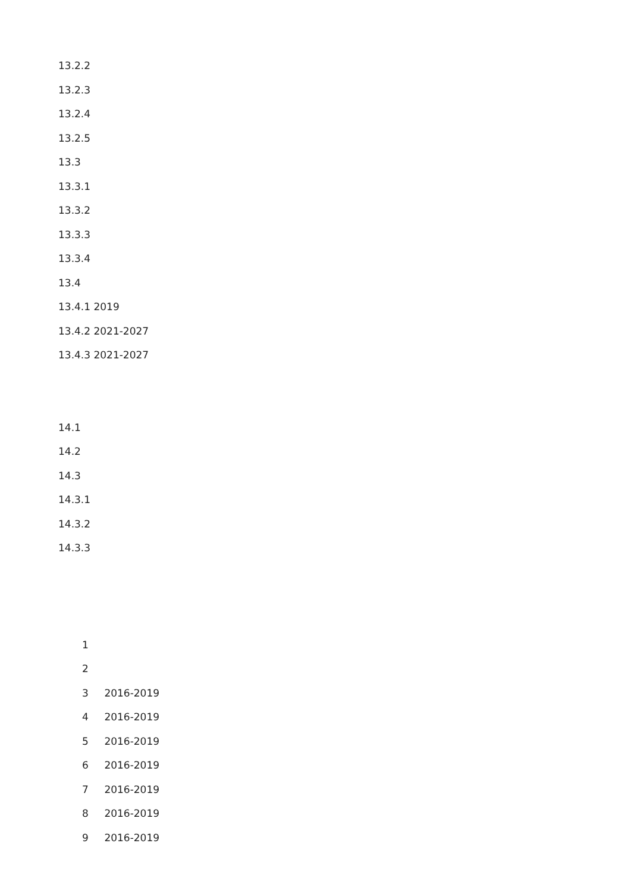13.2.2
13.2.3
13.2.4
13.2.5
13.3
13.3.1
13.3.2
13.3.3
13.3.4
13.4
13.4.1 2019
13.4.2 2021-2027
13.4.3 2021-2027
14.1
14.2
14.3
14.3.1
14.3.2
14.3.3
1
2
3 2016-2019
4 2016-2019
5 2016-2019
6 2016-2019
7 2016-2019
8 2016-2019
9 2016-2019